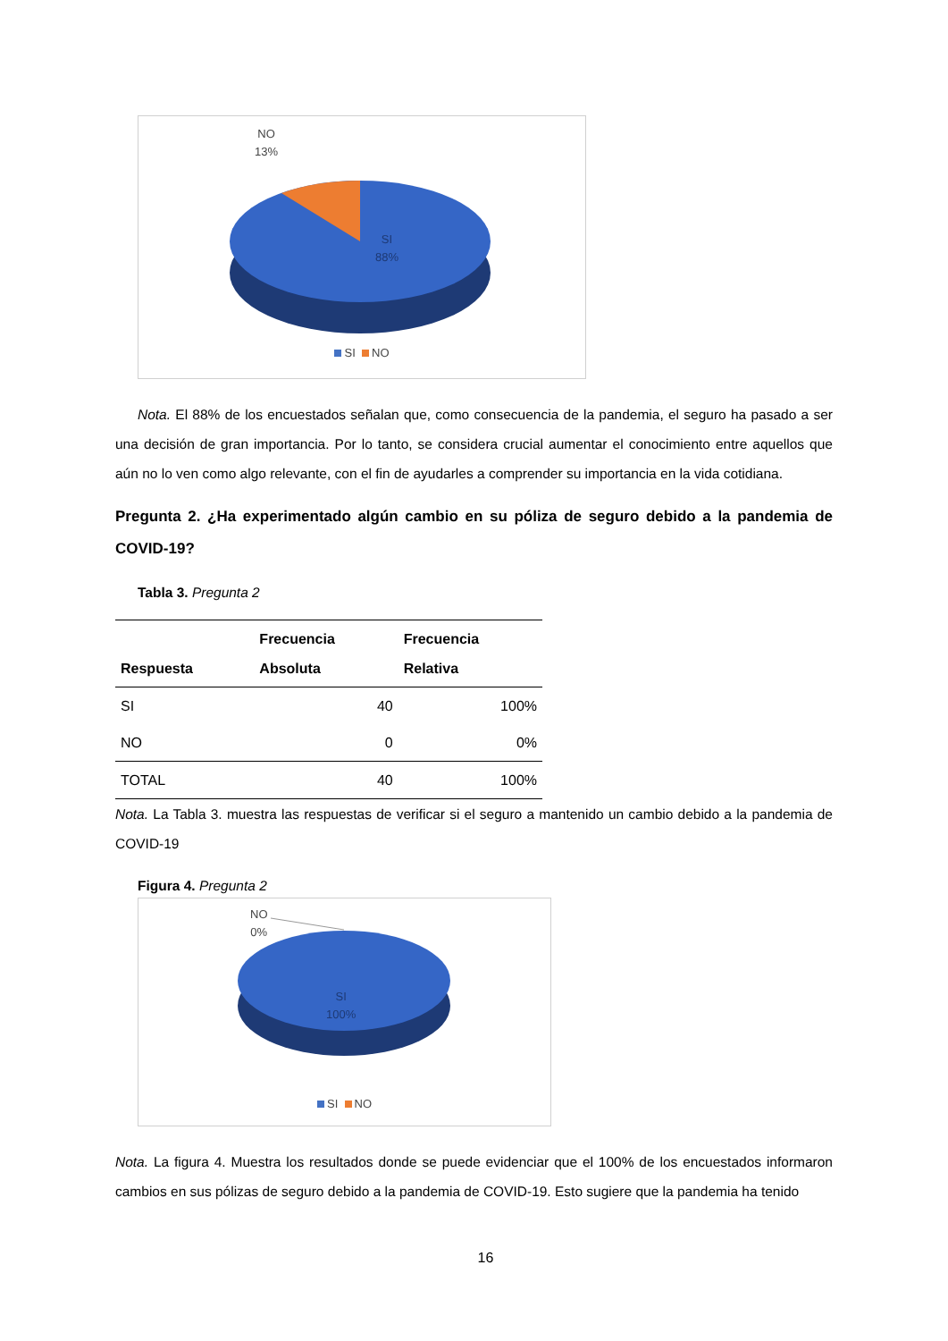NO
13%
SI
88%
SI NO
Nota. El 88% de los encuestados señalan que, como consecuencia de la pandemia, el seguro ha pasado a ser una decisión de gran importancia. Por lo tanto, se considera crucial aumentar el conocimiento entre aquellos que aún no lo ven como algo relevante, con el fin de ayudarles a comprender su importancia en la vida cotidiana.
Pregunta 2. ¿Ha experimentado algún cambio en su póliza de seguro debido a la pandemia de COVID-19?
Tabla 3. Pregunta 2
| Respuesta | Frecuencia Absoluta | Frecuencia Relativa |
| --- | --- | --- |
| SI | 40 | 100% |
| NO | 0 | 0% |
| TOTAL | 40 | 100% |
Nota. La Tabla 3. muestra las respuestas de verificar si el seguro a mantenido un cambio debido a la pandemia de COVID-19
Figura 4. Pregunta 2
NO
0%
SI
100%
SI NO
Nota. La figura 4. Muestra los resultados donde se puede evidenciar que el 100% de los encuestados informaron cambios en sus pólizas de seguro debido a la pandemia de COVID-19. Esto sugiere que la pandemia ha tenido
16